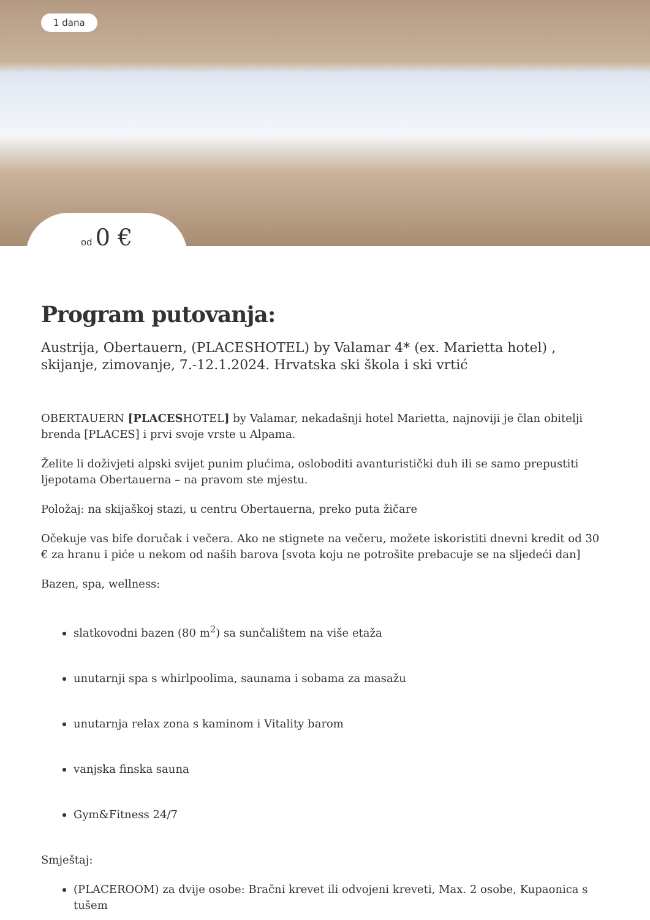1 dana
od 0 €
Program putovanja:
Austrija, Obertauern, (PLACESHOTEL) by Valamar 4* (ex. Marietta hotel) , skijanje, zimovanje, 7.-12.1.2024. Hrvatska ski škola i ski vrtić
OBERTAUERN [PLACESHOTEL] by Valamar, nekadašnji hotel Marietta, najnoviji je član obitelji brenda [PLACES] i prvi svoje vrste u Alpama.
Želite li doživjeti alpski svijet punim plućima, osloboditi avanturistički duh ili se samo prepustiti ljepotama Obertauerna – na pravom ste mjestu.
Položaj: na skijaškoj stazi, u centru Obertauerna, preko puta žičare
Očekuje vas bife doručak i večera. Ako ne stignete na večeru, možete iskoristiti dnevni kredit od 30 € za hranu i piće u nekom od naših barova [svota koju ne potrošite prebacuje se na sljedeći dan]
Bazen, spa, wellness:
slatkovodni bazen (80 m<sup>2</sup>) sa sunčalištem na više etaža
unutarnji spa s whirlpoolima, saunama i sobama za masažu
unutarnja relax zona s kaminom i Vitality barom
vanjska finska sauna
Gym&Fitness 24/7
Smještaj:
(PLACEROOM) za dvije osobe: Bračni krevet ili odvojeni kreveti, Max. 2 osobe, Kupaonica s tušem